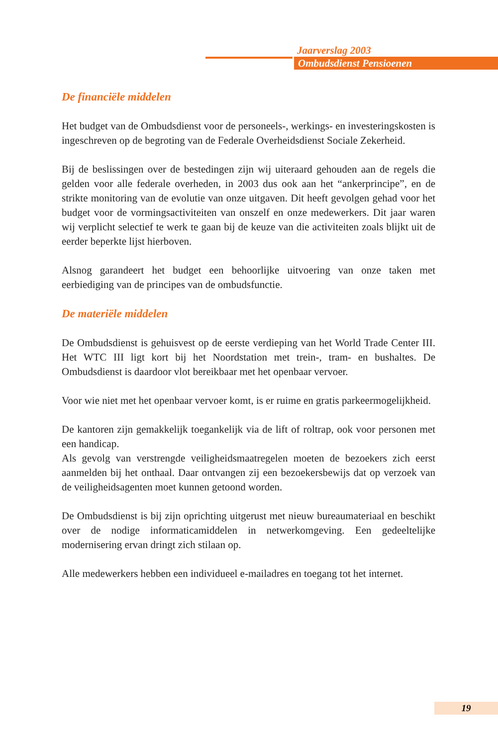Jaarverslag 2003
Ombudsdienst Pensioenen
De financiële middelen
Het budget van de Ombudsdienst voor de personeels-, werkings- en investeringskosten is ingeschreven op de begroting van de Federale Overheidsdienst Sociale Zekerheid.
Bij de beslissingen over de bestedingen zijn wij uiteraard gehouden aan de regels die gelden voor alle federale overheden, in 2003 dus ook aan het “ankerprincipe”, en de strikte monitoring van de evolutie van onze uitgaven. Dit heeft gevolgen gehad voor het budget voor de vormingsactiviteiten van onszelf en onze medewerkers. Dit jaar waren wij verplicht selectief te werk te gaan bij de keuze van die activiteiten zoals blijkt uit de eerder beperkte lijst hierboven.
Alsnog garandeert het budget een behoorlijke uitvoering van onze taken met eerbiediging van de principes van de ombudsfunctie.
De materiële middelen
De Ombudsdienst is gehuisvest op de eerste verdieping van het World Trade Center III. Het WTC III ligt kort bij het Noordstation met trein-, tram- en bushaltes. De Ombudsdienst is daardoor vlot bereikbaar met het openbaar vervoer.
Voor wie niet met het openbaar vervoer komt, is er ruime en gratis parkeermogelijkheid.
De kantoren zijn gemakkelijk toegankelijk via de lift of roltrap, ook voor personen met een handicap.
Als gevolg van verstrengde veiligheidsmaatregelen moeten de bezoekers zich eerst aanmelden bij het onthaal. Daar ontvangen zij een bezoekersbewijs dat op verzoek van de veiligheidsagenten moet kunnen getoond worden.
De Ombudsdienst is bij zijn oprichting uitgerust met nieuw bureaumateriaal en beschikt over de nodige informaticamiddelen in netwerkomgeving. Een gedeeltelijke modernisering ervan dringt zich stilaan op.
Alle medewerkers hebben een individueel e-mailadres en toegang tot het internet.
19